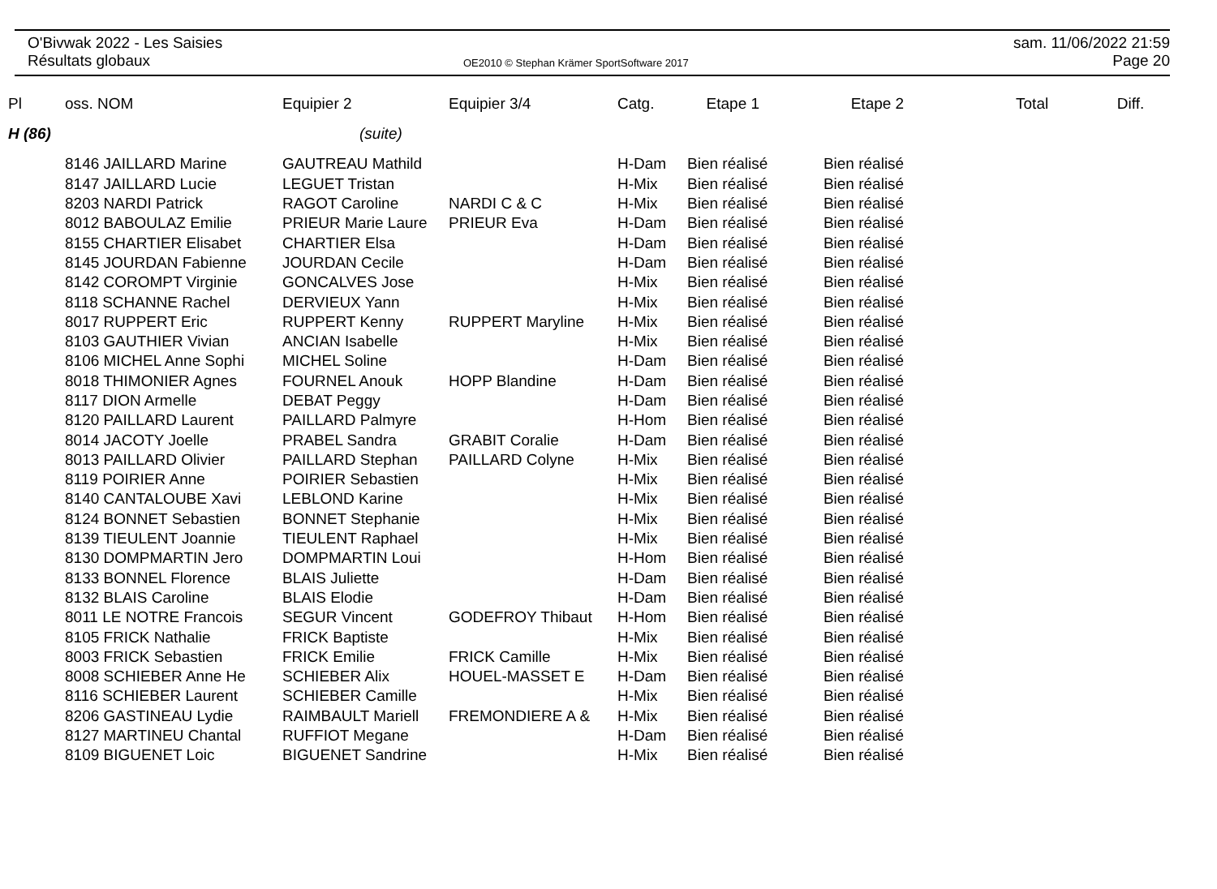O'Bivwak 2022 - Les Saisies
Résultats globaux
OE2010 © Stephan Krämer SportSoftware 2017
sam. 11/06/2022 21:59
Page 20
| Pl | oss. NOM | Equipier 2 | Equipier 3/4 | Catg. | Etape 1 | Etape 2 | Total | Diff. |
| --- | --- | --- | --- | --- | --- | --- | --- | --- |
| H (86) | | (suite) | | | | | | |
| | 8146 JAILLARD Marine | GAUTREAU Mathild | | H-Dam | Bien réalisé Bien réalisé | | | |
| | 8147 JAILLARD Lucie | LEGUET Tristan | | H-Mix | Bien réalisé Bien réalisé | | | |
| | 8203 NARDI Patrick | RAGOT Caroline | NARDI C & C | H-Mix | Bien réalisé Bien réalisé | | | |
| | 8012 BABOULAZ Emilie | PRIEUR Marie Laure | PRIEUR Eva | H-Dam | Bien réalisé Bien réalisé | | | |
| | 8155 CHARTIER Elisabet | CHARTIER Elsa | | H-Dam | Bien réalisé Bien réalisé | | | |
| | 8145 JOURDAN Fabienne | JOURDAN Cecile | | H-Dam | Bien réalisé Bien réalisé | | | |
| | 8142 COROMPT Virginie | GONCALVES Jose | | H-Mix | Bien réalisé Bien réalisé | | | |
| | 8118 SCHANNE Rachel | DERVIEUX Yann | | H-Mix | Bien réalisé Bien réalisé | | | |
| | 8017 RUPPERT Eric | RUPPERT Kenny | RUPPERT Maryline | H-Mix | Bien réalisé Bien réalisé | | | |
| | 8103 GAUTHIER Vivian | ANCIAN Isabelle | | H-Mix | Bien réalisé Bien réalisé | | | |
| | 8106 MICHEL Anne Sophi | MICHEL Soline | | H-Dam | Bien réalisé Bien réalisé | | | |
| | 8018 THIMONIER Agnes | FOURNEL Anouk | HOPP Blandine | H-Dam | Bien réalisé Bien réalisé | | | |
| | 8117 DION Armelle | DEBAT Peggy | | H-Dam | Bien réalisé Bien réalisé | | | |
| | 8120 PAILLARD Laurent | PAILLARD Palmyre | | H-Hom | Bien réalisé Bien réalisé | | | |
| | 8014 JACOTY Joelle | PRABEL Sandra | GRABIT Coralie | H-Dam | Bien réalisé Bien réalisé | | | |
| | 8013 PAILLARD Olivier | PAILLARD Stephan | PAILLARD Colyne | H-Mix | Bien réalisé Bien réalisé | | | |
| | 8119 POIRIER Anne | POIRIER Sebastien | | H-Mix | Bien réalisé Bien réalisé | | | |
| | 8140 CANTALOUBE Xavi | LEBLOND Karine | | H-Mix | Bien réalisé Bien réalisé | | | |
| | 8124 BONNET Sebastien | BONNET Stephanie | | H-Mix | Bien réalisé Bien réalisé | | | |
| | 8139 TIEULENT Joannie | TIEULENT Raphael | | H-Mix | Bien réalisé Bien réalisé | | | |
| | 8130 DOMPMARTIN Jero | DOMPMARTIN Loui | | H-Hom | Bien réalisé Bien réalisé | | | |
| | 8133 BONNEL Florence | BLAIS Juliette | | H-Dam | Bien réalisé Bien réalisé | | | |
| | 8132 BLAIS Caroline | BLAIS Elodie | | H-Dam | Bien réalisé Bien réalisé | | | |
| | 8011 LE NOTRE Francois | SEGUR Vincent | GODEFROY Thibaut | H-Hom | Bien réalisé Bien réalisé | | | |
| | 8105 FRICK Nathalie | FRICK Baptiste | | H-Mix | Bien réalisé Bien réalisé | | | |
| | 8003 FRICK Sebastien | FRICK Emilie | FRICK Camille | H-Mix | Bien réalisé Bien réalisé | | | |
| | 8008 SCHIEBER Anne He | SCHIEBER Alix | HOUEL-MASSET E | H-Dam | Bien réalisé Bien réalisé | | | |
| | 8116 SCHIEBER Laurent | SCHIEBER Camille | | H-Mix | Bien réalisé Bien réalisé | | | |
| | 8206 GASTINEAU Lydie | RAIMBAULT Mariell | FREMONDIERE A & | H-Mix | Bien réalisé Bien réalisé | | | |
| | 8127 MARTINEU Chantal | RUFFIOT Megane | | H-Dam | Bien réalisé Bien réalisé | | | |
| | 8109 BIGUENET Loic | BIGUENET Sandrine | | H-Mix | Bien réalisé Bien réalisé | | | |